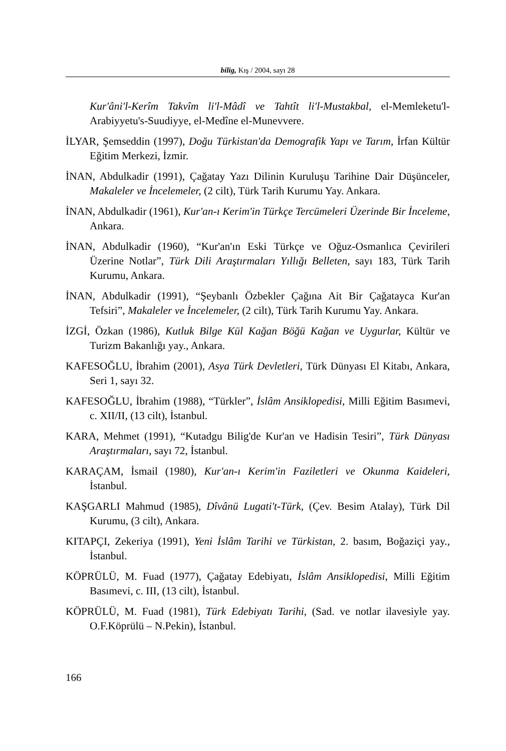bilig, Kış / 2004, sayı 28
Kur'âni'l-Kerîm Takvîm li'l-Mâdî ve Tahtît li'l-Mustakbal, el-Memleketu'l-Arabiyyetu's-Suudiyye, el-Medîne el-Munevvere.
İLYAR, Şemseddin (1997), Doğu Türkistan'da Demografik Yapı ve Tarım, İrfan Kültür Eğitim Merkezi, İzmir.
İNAN, Abdulkadir (1991), Çağatay Yazı Dilinin Kuruluşu Tarihine Dair Düşünceler, Makaleler ve İncelemeler, (2 cilt), Türk Tarih Kurumu Yay. Ankara.
İNAN, Abdulkadir (1961), Kur'an-ı Kerim'in Türkçe Tercümeleri Üzerinde Bir İnceleme, Ankara.
İNAN, Abdulkadir (1960), “Kur'an'ın Eski Türkçe ve Oğuz-Osmanlıca Çevirileri Üzerine Notlar”, Türk Dili Araştırmaları Yıllığı Belleten, sayı 183, Türk Tarih Kurumu, Ankara.
İNAN, Abdulkadir (1991), “Şeybanlı Özbekler Çağına Ait Bir Çağatayca Kur'an Tefsiri”, Makaleler ve İncelemeler, (2 cilt), Türk Tarih Kurumu Yay. Ankara.
İZGİ, Özkan (1986), Kutluk Bilge Kül Kağan Böğü Kağan ve Uygurlar, Kültür ve Turizm Bakanlığı yay., Ankara.
KAFESOĞLU, İbrahim (2001), Asya Türk Devletleri, Türk Dünyası El Kitabı, Ankara, Seri 1, sayı 32.
KAFESOĞLU, İbrahim (1988), “Türkler”, İslâm Ansiklopedisi, Milli Eğitim Basımevi, c. XII/II, (13 cilt), İstanbul.
KARA, Mehmet (1991), “Kutadgu Bilig'de Kur'an ve Hadisin Tesiri”, Türk Dünyası Araştırmaları, sayı 72, İstanbul.
KARAÇAM, İsmail (1980), Kur'an-ı Kerim'in Faziletleri ve Okunma Kaideleri, İstanbul.
KAŞGARLI Mahmud (1985), Dîvânü Lugati't-Türk, (Çev. Besim Atalay), Türk Dil Kurumu, (3 cilt), Ankara.
KITAPÇI, Zekeriya (1991), Yeni İslâm Tarihi ve Türkistan, 2. basım, Boğaziçi yay., İstanbul.
KÖPRÜLÜ, M. Fuad (1977), Çağatay Edebiyatı, İslâm Ansiklopedisi, Milli Eğitim Basımevi, c. III, (13 cilt), İstanbul.
KÖPRÜLÜ, M. Fuad (1981), Türk Edebiyatı Tarihi, (Sad. ve notlar ilavesiyle yay. O.F.Köprülü – N.Pekin), İstanbul.
166